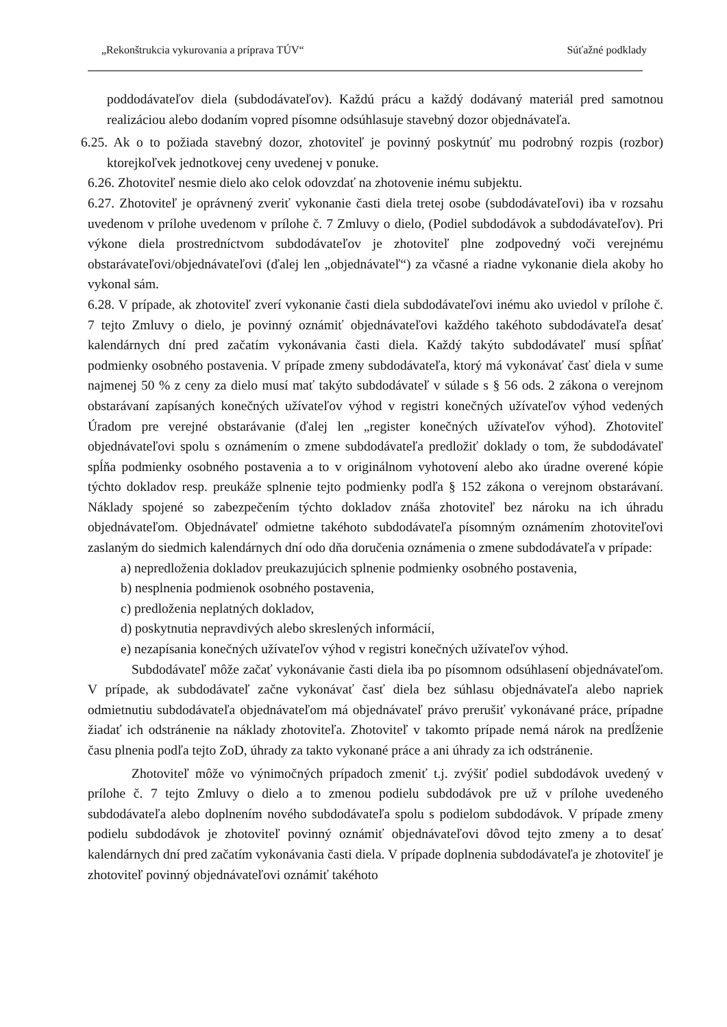„Rekonštrukcia vykurovania a príprava TÚV“Súťažné podklady
poddodávateľov diela (subdodávateľov). Každú prácu a každý dodávaný materiál pred samotnou realizáciou alebo dodaním vopred písomne odsúhlasuje stavebný dozor objednávateľa.
6.25. Ak o to požiada stavebný dozor, zhotoviteľ je povinný poskytnúť mu podrobný rozpis (rozbor) ktorejkoľvek jednotkovej ceny uvedenej v ponuke.
6.26. Zhotoviteľ nesmie dielo ako celok odovzdať na zhotovenie inému subjektu.
6.27. Zhotoviteľ je oprávnený zveriť vykonanie časti diela tretej osobe (subdodávateľovi) iba v rozsahu uvedenom v prílohe uvedenom v prílohe č. 7 Zmluvy o dielo, (Podiel subdodávok a subdodávateľov). Pri výkone diela prostredníctvom subdodávateľov je zhotoviteľ plne zodpovedný voči verejnému obstarávateľovi/objednávateľovi (ďalej len „objednávateľ“) za včasné a riadne vykonanie diela akoby ho vykonal sám.
6.28. V prípade, ak zhotoviteľ zverí vykonanie časti diela subdodávateľovi inému ako uviedol v prílohe č. 7 tejto Zmluvy o dielo, je povinný oznámiť objednávateľovi každého takéhoto subdodávateľa desať kalendárnych dní pred začatím vykonávania časti diela. Každý takýto subdodávateľ musí spĺňať podmienky osobného postavenia. V prípade zmeny subdodávateľa, ktorý má vykonávať časť diela v sume najmenej 50 % z ceny za dielo musí mať takýto subdodávateľ v súlade s § 56 ods. 2 zákona o verejnom obstarávaní zapísaných konečných užívateľov výhod v registri konečných užívateľov výhod vedených Úradom pre verejné obstarávanie (ďalej len „register konečných užívateľov výhod). Zhotoviteľ objednávateľovi spolu s oznámením o zmene subdodávateľa predložiť doklady o tom, že subdodávateľ spĺňa podmienky osobného postavenia a to v originálnom vyhotovení alebo ako úradne overené kópie týchto dokladov resp. preukáže splnenie tejto podmienky podľa § 152 zákona o verejnom obstarávaní. Náklady spojené so zabezpečením týchto dokladov znáša zhotoviteľ bez nároku na ich úhradu objednávateľom. Objednávateľ odmietne takéhoto subdodávateľa písomným oznámením zhotoviteľovi zaslaným do siedmich kalendárnych dní odo dňa doručenia oznámenia o zmene subdodávateľa v prípade:
a) nepredloženia dokladov preukazujúcich splnenie podmienky osobného postavenia,
b) nesplnenia podmienok osobného postavenia,
c) predloženia neplatných dokladov,
d) poskytnutia nepravdivých alebo skreslených informácií,
e) nezapísania konečných užívateľov výhod v registri konečných užívateľov výhod.
Subdodávateľ môže začať vykonávanie časti diela iba po písomnom odsúhlasení objednávateľom. V prípade, ak subdodávateľ začne vykonávať časť diela bez súhlasu objednávateľa alebo napriek odmietnutiu subdodávateľa objednávateľom má objednávateľ právo prerušiť vykonávané práce, prípadne žiadať ich odstránenie na náklady zhotoviteľa. Zhotoviteľ v takomto prípade nemá nárok na predĺženie času plnenia podľa tejto ZoD, úhrady za takto vykonané práce a ani úhrady za ich odstránenie.
Zhotoviteľ môže vo výnimočných prípadoch zmeniť t.j. zvýšiť podiel subdodávok uvedený v prílohe č. 7 tejto Zmluvy o dielo a to zmenou podielu subdodávok pre už v prílohe uvedeného subdodávateľa alebo doplnením nového subdodávateľa spolu s podielom subdodávok. V prípade zmeny podielu subdodávok je zhotoviteľ povinný oznámiť objednávateľovi dôvod tejto zmeny a to desať kalendárnych dní pred začatím vykonávania časti diela. V prípade doplnenia subdodávateľa je zhotoviteľ je zhotoviteľ povinný objednávateľovi oznámiť takéhoto